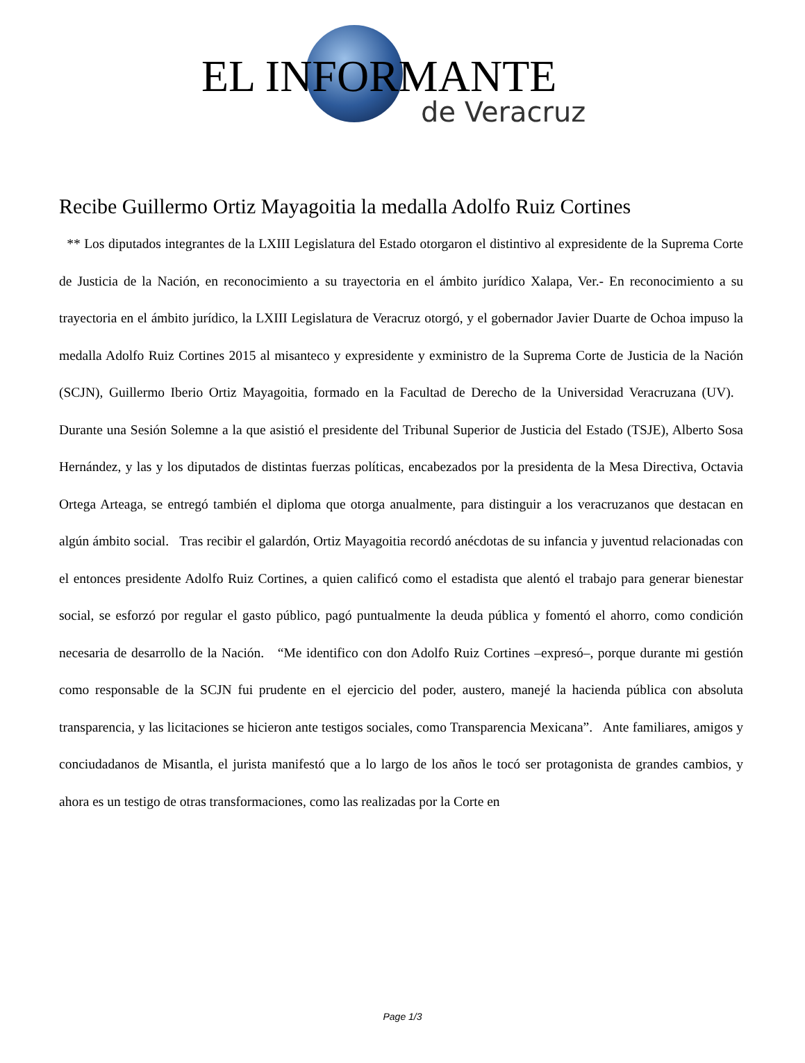EL INFORMANTE
de Veracruz
Recibe Guillermo Ortiz Mayagoitia la medalla Adolfo Ruiz Cortines
** Los diputados integrantes de la LXIII Legislatura del Estado otorgaron el distintivo al expresidente de la Suprema Corte de Justicia de la Nación, en reconocimiento a su trayectoria en el ámbito jurídico Xalapa, Ver.- En reconocimiento a su trayectoria en el ámbito jurídico, la LXIII Legislatura de Veracruz otorgó, y el gobernador Javier Duarte de Ochoa impuso la medalla Adolfo Ruiz Cortines 2015 al misanteco y expresidente y exministro de la Suprema Corte de Justicia de la Nación (SCJN), Guillermo Iberio Ortiz Mayagoitia, formado en la Facultad de Derecho de la Universidad Veracruzana (UV). Durante una Sesión Solemne a la que asistió el presidente del Tribunal Superior de Justicia del Estado (TSJE), Alberto Sosa Hernández, y las y los diputados de distintas fuerzas políticas, encabezados por la presidenta de la Mesa Directiva, Octavia Ortega Arteaga, se entregó también el diploma que otorga anualmente, para distinguir a los veracruzanos que destacan en algún ámbito social. Tras recibir el galardón, Ortiz Mayagoitia recordó anécdotas de su infancia y juventud relacionadas con el entonces presidente Adolfo Ruiz Cortines, a quien calificó como el estadista que alentó el trabajo para generar bienestar social, se esforzó por regular el gasto público, pagó puntualmente la deuda pública y fomentó el ahorro, como condición necesaria de desarrollo de la Nación. “Me identifico con don Adolfo Ruiz Cortines –expresó–, porque durante mi gestión como responsable de la SCJN fui prudente en el ejercicio del poder, austero, manejé la hacienda pública con absoluta transparencia, y las licitaciones se hicieron ante testigos sociales, como Transparencia Mexicana”. Ante familiares, amigos y conciudadanos de Misantla, el jurista manifestó que a lo largo de los años le tocó ser protagonista de grandes cambios, y ahora es un testigo de otras transformaciones, como las realizadas por la Corte en
Page 1/3